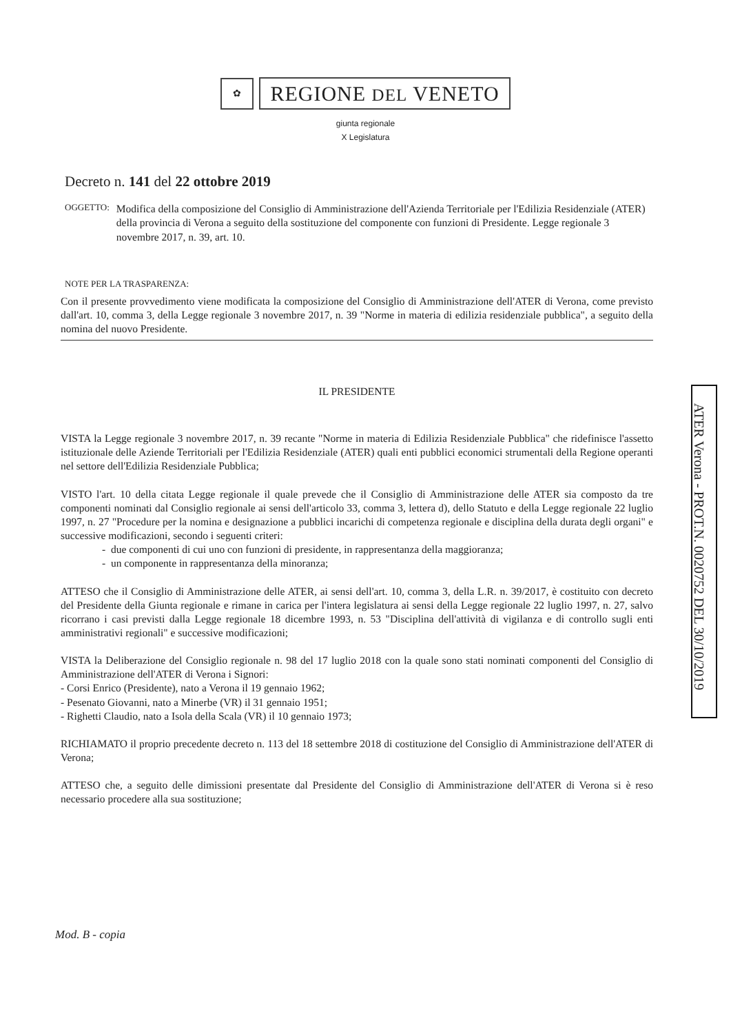✿
REGIONE DEL VENETO
giunta regionale
X Legislatura
Decreto n. 141 del 22 ottobre 2019
OGGETTO: Modifica della composizione del Consiglio di Amministrazione dell'Azienda Territoriale per l'Edilizia Residenziale (ATER) della provincia di Verona a seguito della sostituzione del componente con funzioni di Presidente. Legge regionale 3 novembre 2017, n. 39, art. 10.
NOTE PER LA TRASPARENZA:
Con il presente provvedimento viene modificata la composizione del Consiglio di Amministrazione dell'ATER di Verona, come previsto dall'art. 10, comma 3, della Legge regionale 3 novembre 2017, n. 39 "Norme in materia di edilizia residenziale pubblica", a seguito della nomina del nuovo Presidente.
IL PRESIDENTE
VISTA la Legge regionale 3 novembre 2017, n. 39 recante "Norme in materia di Edilizia Residenziale Pubblica" che ridefinisce l'assetto istituzionale delle Aziende Territoriali per l'Edilizia Residenziale (ATER) quali enti pubblici economici strumentali della Regione operanti nel settore dell'Edilizia Residenziale Pubblica;
VISTO l'art. 10 della citata Legge regionale il quale prevede che il Consiglio di Amministrazione delle ATER sia composto da tre componenti nominati dal Consiglio regionale ai sensi dell'articolo 33, comma 3, lettera d), dello Statuto e della Legge regionale 22 luglio 1997, n. 27 "Procedure per la nomina e designazione a pubblici incarichi di competenza regionale e disciplina della durata degli organi" e successive modificazioni, secondo i seguenti criteri:
- due componenti di cui uno con funzioni di presidente, in rappresentanza della maggioranza;
- un componente in rappresentanza della minoranza;
ATTESO che il Consiglio di Amministrazione delle ATER, ai sensi dell'art. 10, comma 3, della L.R. n. 39/2017, è costituito con decreto del Presidente della Giunta regionale e rimane in carica per l'intera legislatura ai sensi della Legge regionale 22 luglio 1997, n. 27, salvo ricorrano i casi previsti dalla Legge regionale 18 dicembre 1993, n. 53 "Disciplina dell'attività di vigilanza e di controllo sugli enti amministrativi regionali" e successive modificazioni;
VISTA la Deliberazione del Consiglio regionale n. 98 del 17 luglio 2018 con la quale sono stati nominati componenti del Consiglio di Amministrazione dell'ATER di Verona i Signori:
- Corsi Enrico (Presidente), nato a Verona il 19 gennaio 1962;
- Pesenato Giovanni, nato a Minerbe (VR) il 31 gennaio 1951;
- Righetti Claudio, nato a Isola della Scala (VR) il 10 gennaio 1973;
RICHIAMATO il proprio precedente decreto n. 113 del 18 settembre 2018 di costituzione del Consiglio di Amministrazione dell'ATER di Verona;
ATTESO che, a seguito delle dimissioni presentate dal Presidente del Consiglio di Amministrazione dell'ATER di Verona si è reso necessario procedere alla sua sostituzione;
Mod. B - copia
ATER Verona - PROT.N. 0020752 DEL 30/10/2019